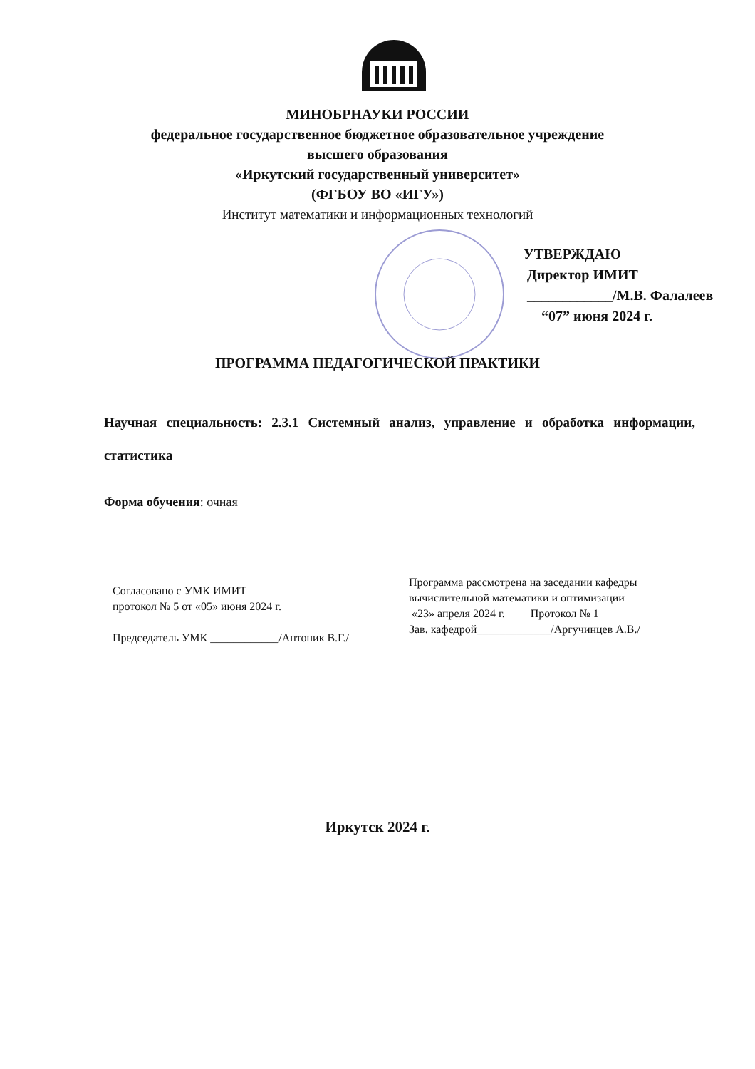МИНОБРНАУКИ РОССИИ
федеральное государственное бюджетное образовательное учреждение
высшего образования
«Иркутский государственный университет»
(ФГБОУ ВО «ИГУ»)
Институт математики и информационных технологий
УТВЕРЖДАЮ
Директор ИМИТ
____________/М.В. Фалалеев
“07” июня 2024 г.
ПРОГРАММА ПЕДАГОГИЧЕСКОЙ ПРАКТИКИ
Научная специальность: 2.3.1 Системный анализ, управление и обработка информации, статистика
Форма обучения: очная
Согласовано с УМК ИМИТ
протокол № 5 от «05» июня 2024 г.
Председатель УМК ____________/Антоник В.Г./
Программа рассмотрена на заседании кафедры
вычислительной математики и оптимизации
«23» апреля 2024 г. Протокол № 1
Зав. кафедрой_____________/Аргучинцев А.В./
Иркутск 2024 г.